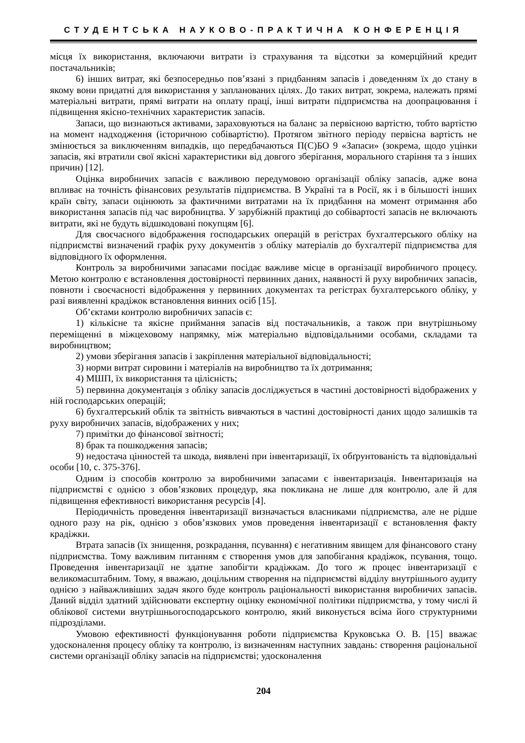СТУДЕНТСЬКА НАУКОВО-ПРАКТИЧНА КОНФЕРЕНЦІЯ
місця їх використання, включаючи витрати із страхування та відсотки за комерційний кредит постачальників;
6) інших витрат, які безпосередньо пов’язані з придбанням запасів і доведенням їх до стану в якому вони придатні для використання у запланованих цілях. До таких витрат, зокрема, належать прямі матеріальні витрати, прямі витрати на оплату праці, інші витрати підприємства на доопрацювання і підвищення якісно-технічних характеристик запасів.
Запаси, що визнаються активами, зараховуються на баланс за первісною вартістю, тобто вартістю на момент надходження (історичною собівартістю). Протягом звітного періоду первісна вартість не змінюється за виключенням випадків, що передбачаються П(С)БО 9 «Запаси» (зокрема, щодо уцінки запасів, які втратили свої якісні характеристики від довгого зберігання, морального старіння та з інших причин) [12].
Оцінка виробничих запасів є важливою передумовою організації обліку запасів, адже вона впливає на точність фінансових результатів підприємства. В Україні та в Росії, як і в більшості інших країн світу, запаси оцінюють за фактичними витратами на їх придбання на момент отримання або використання запасів під час виробництва. У зарубіжній практиці до собівартості запасів не включають витрати, які не будуть відшкодовані покупцям [6].
Для своєчасного відображення господарських операцій в регістрах бухгалтерського обліку на підприємстві визначений графік руху документів з обліку матеріалів до бухгалтерії підприємства для відповідного їх оформлення.
Контроль за виробничими запасами посідає важливе місце в організації виробничого процесу. Метою контролю є встановлення достовірності первинних даних, наявності й руху виробничих запасів, повноти і своєчасності відображення у первинних документах та регістрах бухгалтерського обліку, у разі виявленні крадіжок встановлення винних осіб [15].
Об’єктами контролю виробничих запасів є:
1) кількісне та якісне приймання запасів від постачальників, а також при внутрішньому переміщенні в міжцеховому напрямку, між матеріально відповідальними особами, складами та виробництвом;
2) умови зберігання запасів і закріплення матеріальної відповідальності;
3) норми витрат сировини і матеріалів на виробництво та їх дотримання;
4) МШП, їх використання та цілісність;
5) первинна документація з обліку запасів досліджується в частині достовірності відображених у ній господарських операцій;
6) бухгалтерський облік та звітність вивчаються в частині достовірності даних щодо залишків та руху виробничих запасів, відображених у них;
7) примітки до фінансової звітності;
8) брак та пошкодження запасів;
9) недостача цінностей та шкода, виявлені при інвентаризації, їх обґрунтованість та відповідальні особи [10, с. 375-376].
Одним із способів контролю за виробничими запасами є інвентаризація. Інвентаризація на підприємстві є однією з обов’язкових процедур, яка покликана не лише для контролю, але й для підвищення ефективності використання ресурсів [4].
Періодичність проведення інвентаризації визначається власниками підприємства, але не рідше одного разу на рік, однією з обов’язкових умов проведення інвентаризації є встановлення факту крадіжки.
Втрата запасів (їх знищення, розкрадання, псування) є негативним явищем для фінансового стану підприємства. Тому важливим питанням є створення умов для запобігання крадіжок, псування, тощо. Проведення інвентаризації не здатне запобігти крадіжкам. До того ж процес інвентаризації є великомасштабним. Тому, я вважаю, доцільним створення на підприємстві відділу внутрішнього аудиту однією з найважливіших задач якого буде контроль раціональності використання виробничих запасів. Даний відділ здатний здійснювати експертну оцінку економічної політики підприємства, у тому числі й облікової системи внутрішньогосподарського контролю, який виконується всіма його структурними підрозділами.
Умовою ефективності функціонування роботи підприємства Круковська О. В. [15] вважає удосконалення процесу обліку та контролю, із визначенням наступних завдань: створення раціональної системи організації обліку запасів на підприємстві; удосконалення
204